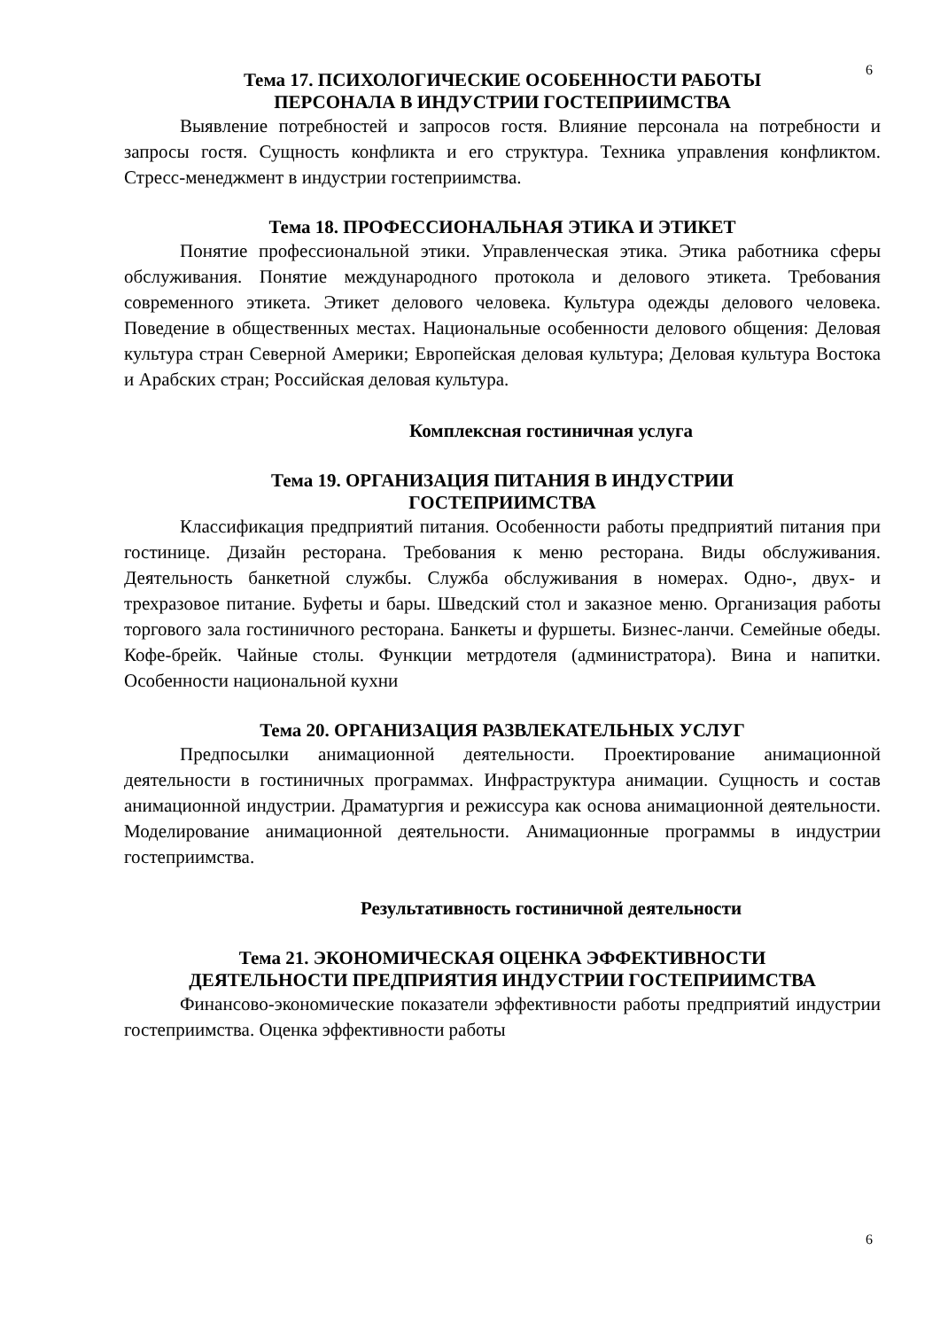6
Тема 17. ПСИХОЛОГИЧЕСКИЕ ОСОБЕННОСТИ РАБОТЫ
ПЕРСОНАЛА В ИНДУСТРИИ ГОСТЕПРИИМСТВА
Выявление потребностей и запросов гостя. Влияние персонала на потребности и запросы гостя. Сущность конфликта и его структура. Техника управления конфликтом. Стресс-менеджмент в индустрии гостеприимства.
Тема 18. ПРОФЕССИОНАЛЬНАЯ ЭТИКА И ЭТИКЕТ
Понятие профессиональной этики. Управленческая этика. Этика работника сферы обслуживания. Понятие международного протокола и делового этикета. Требования современного этикета. Этикет делового человека. Культура одежды делового человека. Поведение в общественных местах. Национальные особенности делового общения: Деловая культура стран Северной Америки; Европейская деловая культура; Деловая культура Востока и Арабских стран; Российская деловая культура.
Комплексная гостиничная услуга
Тема 19. ОРГАНИЗАЦИЯ ПИТАНИЯ В ИНДУСТРИИ
ГОСТЕПРИИМСТВА
Классификация предприятий питания. Особенности работы предприятий питания при гостинице. Дизайн ресторана. Требования к меню ресторана. Виды обслуживания. Деятельность банкетной службы. Служба обслуживания в номерах. Одно-, двух- и трехразовое питание. Буфеты и бары. Шведский стол и заказное меню. Организация работы торгового зала гостиничного ресторана. Банкеты и фуршеты. Бизнес-ланчи. Семейные обеды. Кофе-брейк. Чайные столы. Функции метрдотеля (администратора). Вина и напитки. Особенности национальной кухни
Тема 20. ОРГАНИЗАЦИЯ РАЗВЛЕКАТЕЛЬНЫХ УСЛУГ
Предпосылки анимационной деятельности. Проектирование анимационной деятельности в гостиничных программах. Инфраструктура анимации. Сущность и состав анимационной индустрии. Драматургия и режиссура как основа анимационной деятельности. Моделирование анимационной деятельности. Анимационные программы в индустрии гостеприимства.
Результативность гостиничной деятельности
Тема 21. ЭКОНОМИЧЕСКАЯ ОЦЕНКА ЭФФЕКТИВНОСТИ
ДЕЯТЕЛЬНОСТИ ПРЕДПРИЯТИЯ ИНДУСТРИИ ГОСТЕПРИИМСТВА
Финансово-экономические показатели эффективности работы предприятий индустрии гостеприимства. Оценка эффективности работы
6